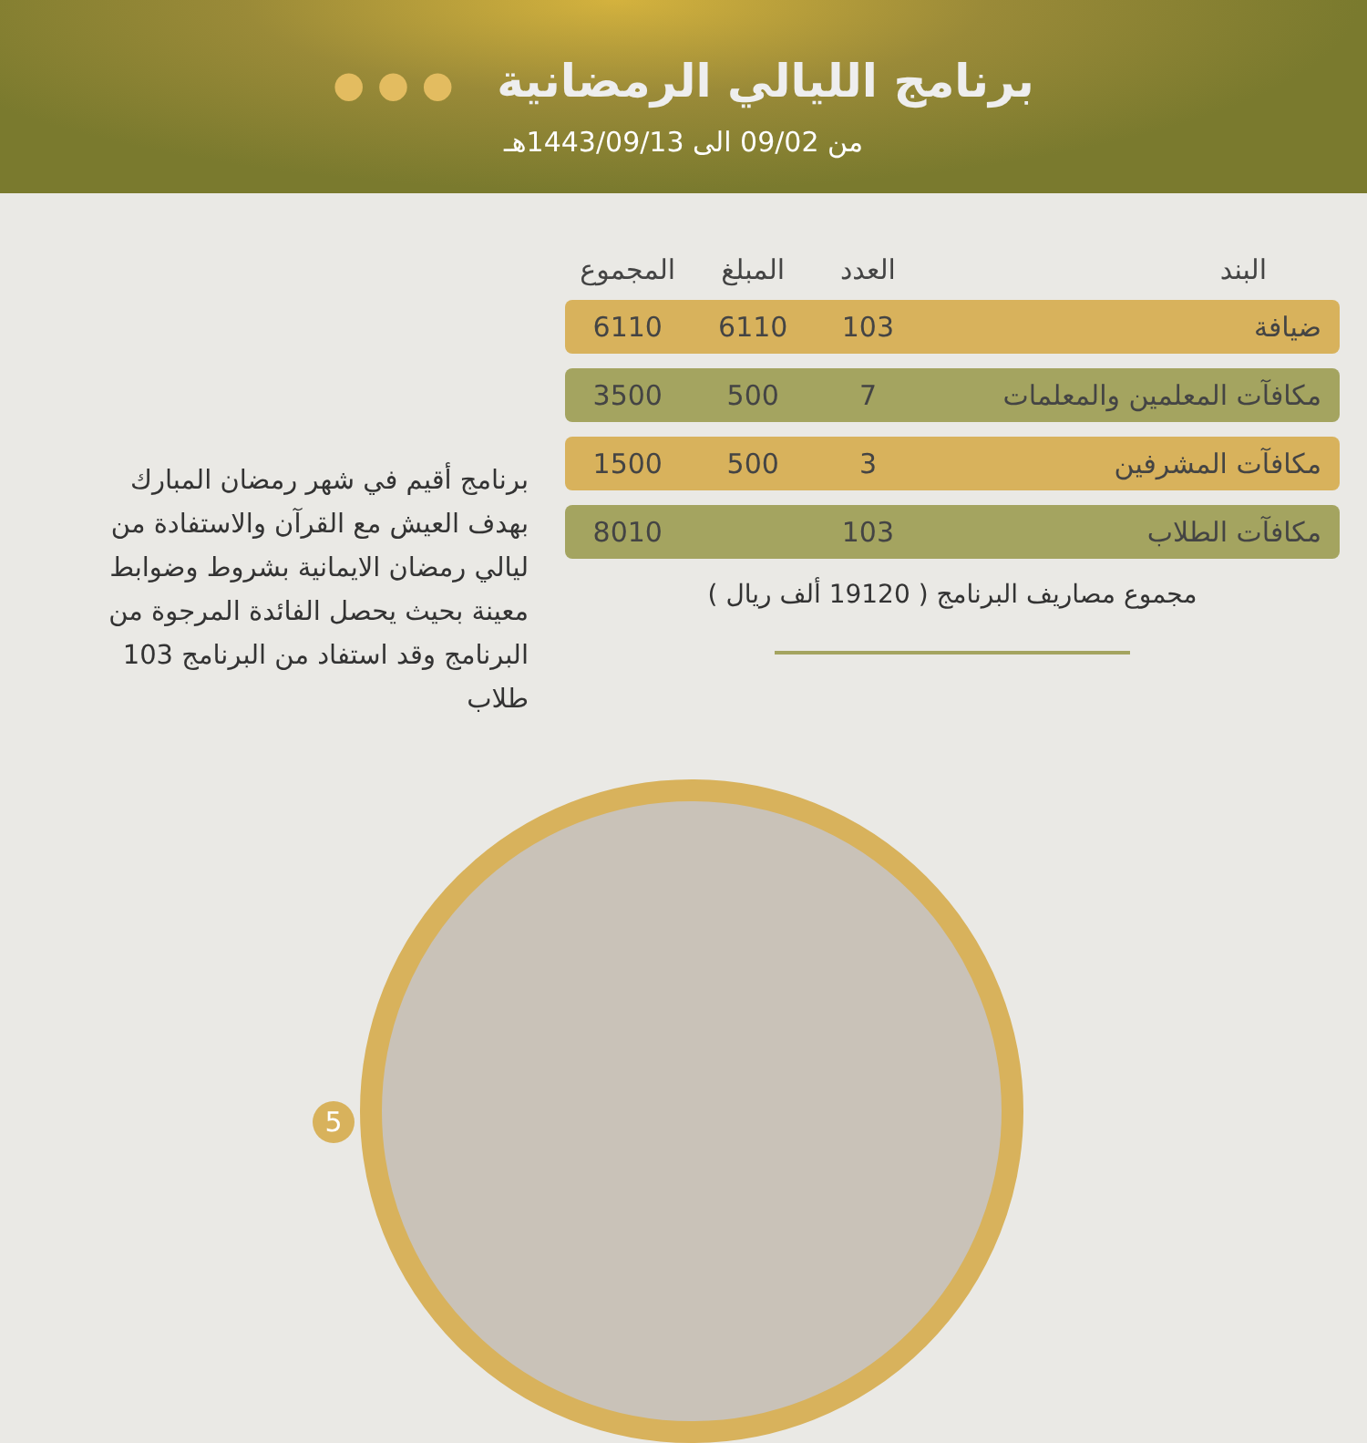برنامج الليالي الرمضانية ● ● ●
من 09/02 الى 1443/09/13هـ
| البند | العدد | المبلغ | المجموع |
| --- | --- | --- | --- |
| ضيافة | 103 | 6110 | 6110 |
| مكافآت المعلمين والمعلمات | 7 | 500 | 3500 |
| مكافآت المشرفين | 3 | 500 | 1500 |
| مكافآت الطلاب | 103 | | 8010 |
مجموع مصاريف البرنامج ( 19120 ألف ريال )
برنامج أقيم في شهر رمضان المبارك بهدف العيش مع القرآن والاستفادة من ليالي رمضان الايمانية بشروط وضوابط معينة بحيث يحصل الفائدة المرجوة من البرنامج وقد استفاد من البرنامج 103 طلاب
5